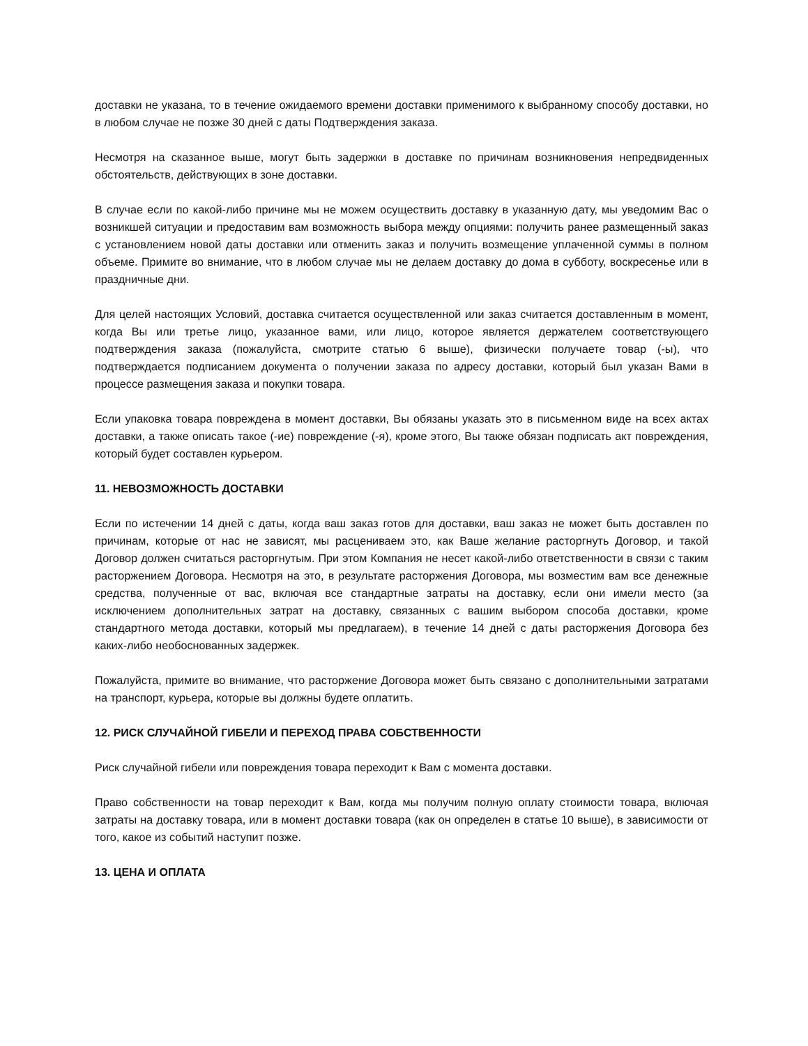доставки не указана, то в течение ожидаемого времени доставки применимого к выбранному способу доставки, но в любом случае не позже 30 дней с даты Подтверждения заказа.
Несмотря на сказанное выше, могут быть задержки в доставке по причинам возникновения непредвиденных обстоятельств, действующих в зоне доставки.
В случае если по какой-либо причине мы не можем осуществить доставку в указанную дату, мы уведомим Вас о возникшей ситуации и предоставим вам возможность выбора между опциями: получить ранее размещенный заказ с установлением новой даты доставки или отменить заказ и получить возмещение уплаченной суммы в полном объеме. Примите во внимание, что в любом случае мы не делаем доставку до дома в субботу, воскресенье или в праздничные дни.
Для целей настоящих Условий, доставка считается осуществленной или заказ считается доставленным в момент, когда Вы или третье лицо, указанное вами, или лицо, которое является держателем соответствующего подтверждения заказа (пожалуйста, смотрите статью 6 выше), физически получаете товар (-ы), что подтверждается подписанием документа о получении заказа по адресу доставки, который был указан Вами в процессе размещения заказа и покупки товара.
Если упаковка товара повреждена в момент доставки, Вы обязаны указать это в письменном виде на всех актах доставки, а также описать такое (-ие) повреждение (-я), кроме этого, Вы также обязан подписать акт повреждения, который будет составлен курьером.
11. НЕВОЗМОЖНОСТЬ ДОСТАВКИ
Если по истечении 14 дней с даты, когда ваш заказ готов для доставки, ваш заказ не может быть доставлен по причинам, которые от нас не зависят, мы расцениваем это, как Ваше желание расторгнуть Договор, и такой Договор должен считаться расторгнутым. При этом Компания не несет какой-либо ответственности в связи с таким расторжением Договора. Несмотря на это, в результате расторжения Договора, мы возместим вам все денежные средства, полученные от вас, включая все стандартные затраты на доставку, если они имели место (за исключением дополнительных затрат на доставку, связанных с вашим выбором способа доставки, кроме стандартного метода доставки, который мы предлагаем), в течение 14 дней с даты расторжения Договора без каких-либо необоснованных задержек.
Пожалуйста, примите во внимание, что расторжение Договора может быть связано с дополнительными затратами на транспорт, курьера, которые вы должны будете оплатить.
12. РИСК СЛУЧАЙНОЙ ГИБЕЛИ И ПЕРЕХОД ПРАВА СОБСТВЕННОСТИ
Риск случайной гибели или повреждения товара переходит к Вам с момента доставки.
Право собственности на товар переходит к Вам, когда мы получим полную оплату стоимости товара, включая затраты на доставку товара, или в момент доставки товара (как он определен в статье 10 выше), в зависимости от того, какое из событий наступит позже.
13. ЦЕНА И ОПЛАТА